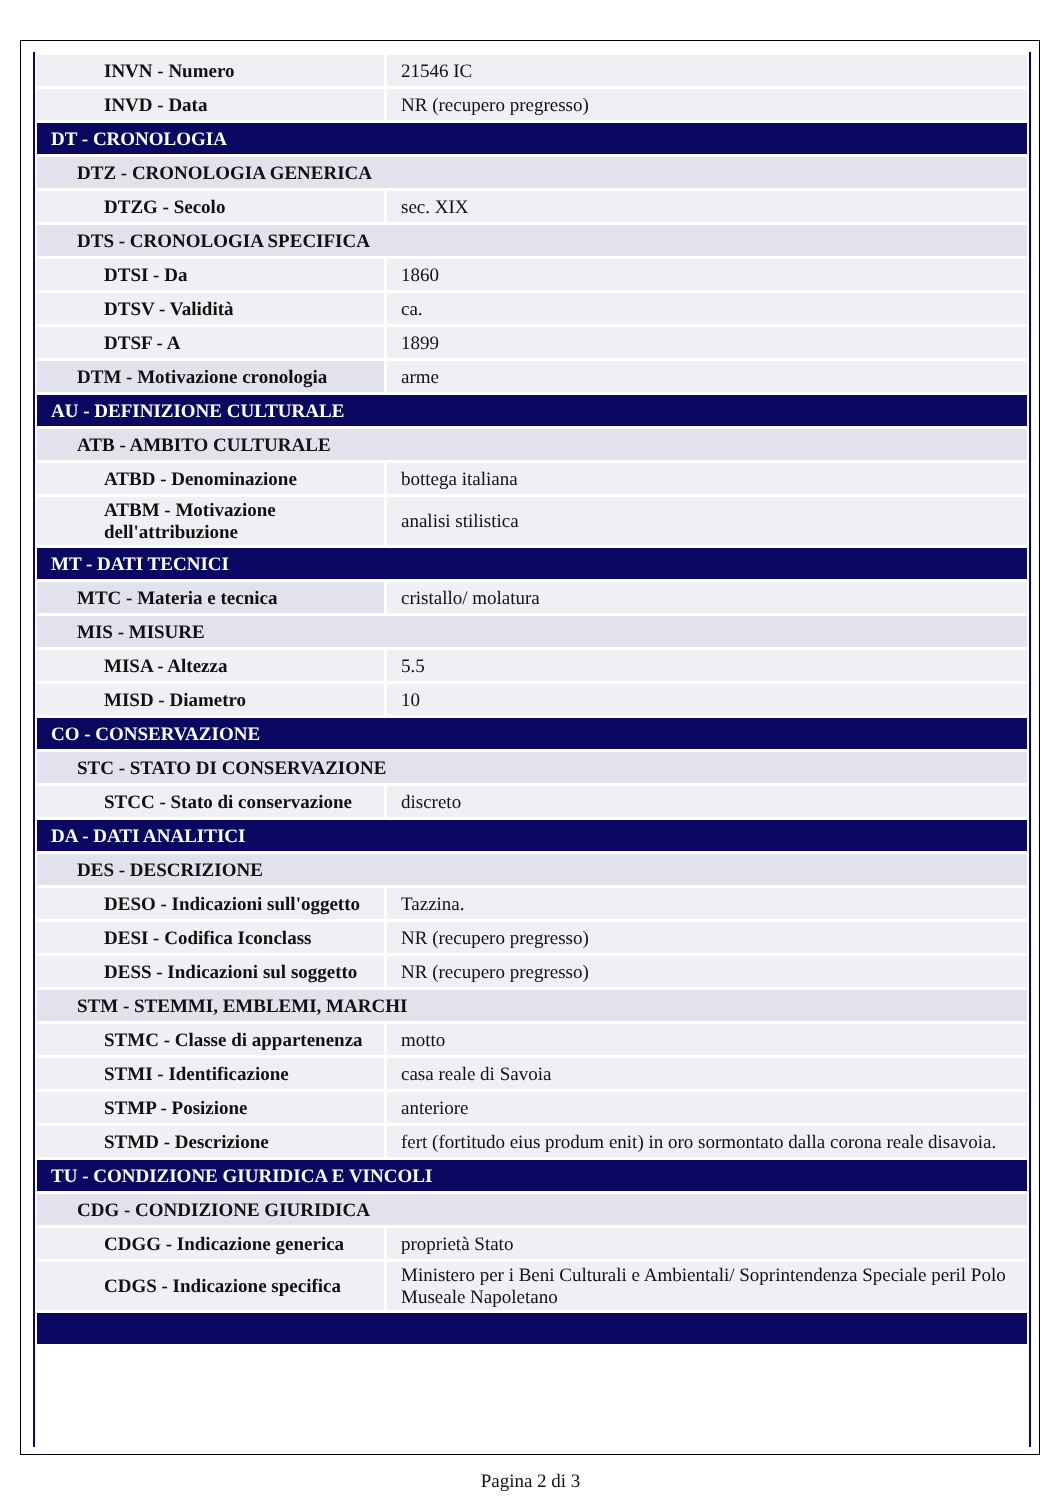| INVN - Numero | 21546 IC |
| INVD - Data | NR (recupero pregresso) |
| DT - CRONOLOGIA | |
| DTZ - CRONOLOGIA GENERICA | |
| DTZG - Secolo | sec. XIX |
| DTS - CRONOLOGIA SPECIFICA | |
| DTSI - Da | 1860 |
| DTSV - Validità | ca. |
| DTSF - A | 1899 |
| DTM - Motivazione cronologia | arme |
| AU - DEFINIZIONE CULTURALE | |
| ATB - AMBITO CULTURALE | |
| ATBD - Denominazione | bottega italiana |
| ATBM - Motivazione dell'attribuzione | analisi stilistica |
| MT - DATI TECNICI | |
| MTC - Materia e tecnica | cristallo/ molatura |
| MIS - MISURE | |
| MISA - Altezza | 5.5 |
| MISD - Diametro | 10 |
| CO - CONSERVAZIONE | |
| STC - STATO DI CONSERVAZIONE | |
| STCC - Stato di conservazione | discreto |
| DA - DATI ANALITICI | |
| DES - DESCRIZIONE | |
| DESO - Indicazioni sull'oggetto | Tazzina. |
| DESI - Codifica Iconclass | NR (recupero pregresso) |
| DESS - Indicazioni sul soggetto | NR (recupero pregresso) |
| STM - STEMMI, EMBLEMI, MARCHI | |
| STMC - Classe di appartenenza | motto |
| STMI - Identificazione | casa reale di Savoia |
| STMP - Posizione | anteriore |
| STMD - Descrizione | fert (fortitudo eius produm enit) in oro sormontato dalla corona reale disavoia. |
| TU - CONDIZIONE GIURIDICA E VINCOLI | |
| CDG - CONDIZIONE GIURIDICA | |
| CDGG - Indicazione generica | proprietà Stato |
| CDGS - Indicazione specifica | Ministero per i Beni Culturali e Ambientali/ Soprintendenza Speciale peril Polo Museale Napoletano |
Pagina 2 di 3